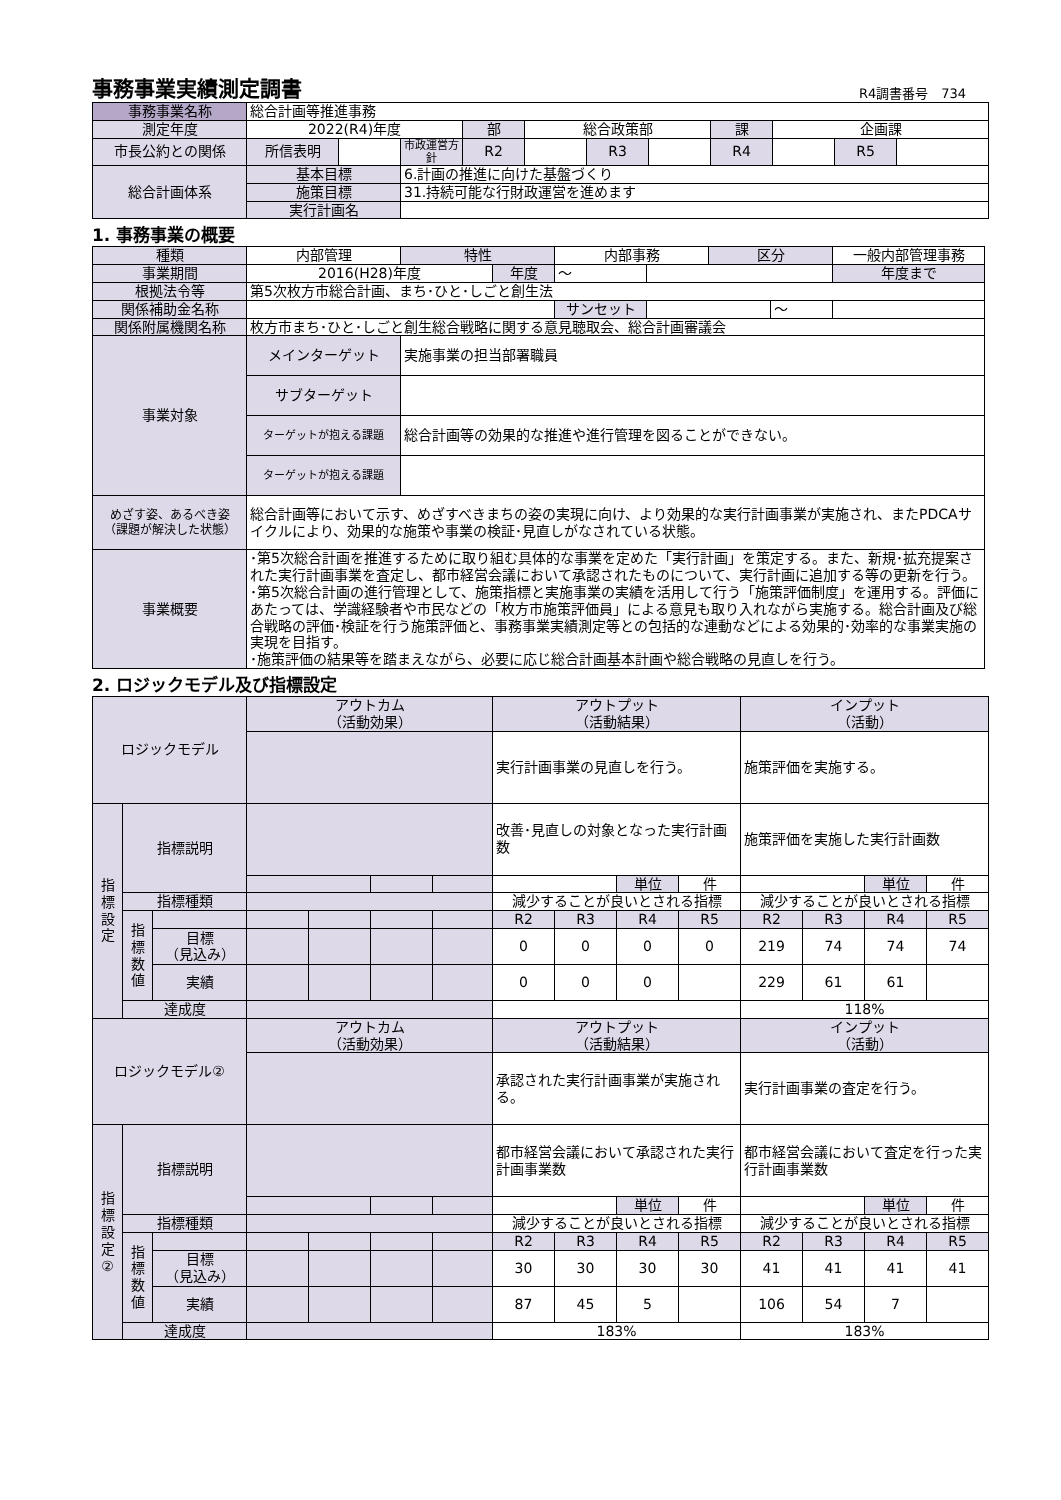事務事業実績測定調書
R4調書番号　734
| 事務事業名称 | 総合計画等推進事務 | | | | | | | | | | |
| 測定年度 | 2022(R4)年度 | | | 部 | 総合政策部 | | | 課 | 企画課 | | |
| 市長公約との関係 | 所信表明 | | 市政運営方針 | R2 | | R3 | | R4 | | R5 | |
| 総合計画体系 | 基本目標 | | 6.計画の推進に向けた基盤づくり | | | | | | | | |
| | 施策目標 | | 31.持続可能な行財政運営を進めます | | | | | | | | |
| | 実行計画名 | | | | | | | | | | |
1. 事務事業の概要
| 種類 | 内部管理 | 特性 | | 内部事務 | | 区分 | | 一般内部管理事務 |
| 事業期間 | 2016(H28)年度 | | 年度 | ～ | | | | 年度まで |
| 根拠法令等 | 第5次枚方市総合計画、まち･ひと･しごと創生法 | | | | | | | |
| 関係補助金名称 | | | | サンセット | | | ～ | |
| 関係附属機関名称 | 枚方市まち･ひと･しごと創生総合戦略に関する意見聴取会、総合計画審議会 | | | | | | | |
| 事業対象 | メインターゲット | 実施事業の担当部署職員 | | | | | | |
| | サブターゲット | | | | | | | |
| | ターゲットが抱える課題 | 総合計画等の効果的な推進や進行管理を図ることができない。 | | | | | | |
| | ターゲットが抱える課題 | | | | | | | |
| めざす姿、あるべき姿 （課題が解決した状態） | 総合計画等において示す、めざすべきまちの姿の実現に向け、より効果的な実行計画事業が実施され、またPDCAサイクルにより、効果的な施策や事業の検証･見直しがなされている状態。 | | | | | | | |
| 事業概要 | ･第5次総合計画を推進するために取り組む具体的な事業を定めた「実行計画」を策定する。また、新規･拡充提案された実行計画事業を査定し、都市経営会議において承認されたものについて、実行計画に追加する等の更新を行う。 ･第5次総合計画の進行管理として、施策指標と実施事業の実績を活用して行う「施策評価制度」を運用する。評価にあたっては、学識経験者や市民などの「枚方市施策評価員」による意見も取り入れながら実施する。総合計画及び総合戦略の評価･検証を行う施策評価と、事務事業実績測定等との包括的な連動などによる効果的･効率的な事業実施の実現を目指す。 ･施策評価の結果等を踏まえながら、必要に応じ総合計画基本計画や総合戦略の見直しを行う。 | | | | | | | |
2. ロジックモデル及び指標設定
| ロジックモデル | | | アウトカム （活動効果） | | | | アウトプット （活動結果） | | | | インプット （活動） | | | |
| --- | --- | --- | --- | --- | --- | --- | --- | --- | --- | --- | --- | --- | --- | --- |
| | | | | | | | 実行計画事業の見直しを行う。 | | | | 施策評価を実施する。 | | | |
| 指標設定 | 指標説明 | | | | | | 改善･見直しの対象となった実行計画数 | | | | 施策評価を実施した実行計画数 | | | |
| | | | | | | | | | 単位 | 件 | | | 単位 | 件 |
| | 指標種類 | | | | | | 減少することが良いとされる指標 | | | | 減少することが良いとされる指標 | | | |
| | 指標数値 | | | | | | R2 | R3 | R4 | R5 | R2 | R3 | R4 | R5 |
| | | 目標 （見込み） | | | | | 0 | 0 | 0 | 0 | 219 | 74 | 74 | 74 |
| | | 実績 | | | | | 0 | 0 | 0 | | 229 | 61 | 61 | |
| | 達成度 | | | | | | | | | | 118% | | | |
| ロジックモデル② | | | アウトカム （活動効果） | | | | アウトプット （活動結果） | | | | インプット （活動） | | | |
| | | | | | | | 承認された実行計画事業が実施される。 | | | | 実行計画事業の査定を行う。 | | | |
| 指標設定② | 指標説明 | | | | | | 都市経営会議において承認された実行計画事業数 | | | | 都市経営会議において査定を行った実行計画事業数 | | | |
| | | | | | | | | | 単位 | 件 | | | 単位 | 件 |
| | 指標種類 | | | | | | 減少することが良いとされる指標 | | | | 減少することが良いとされる指標 | | | |
| | 指標数値 | | | | | | R2 | R3 | R4 | R5 | R2 | R3 | R4 | R5 |
| | | 目標 （見込み） | | | | | 30 | 30 | 30 | 30 | 41 | 41 | 41 | 41 |
| | | 実績 | | | | | 87 | 45 | 5 | | 106 | 54 | 7 | |
| | 達成度 | | | | | | 183% | | | | 183% | | | |